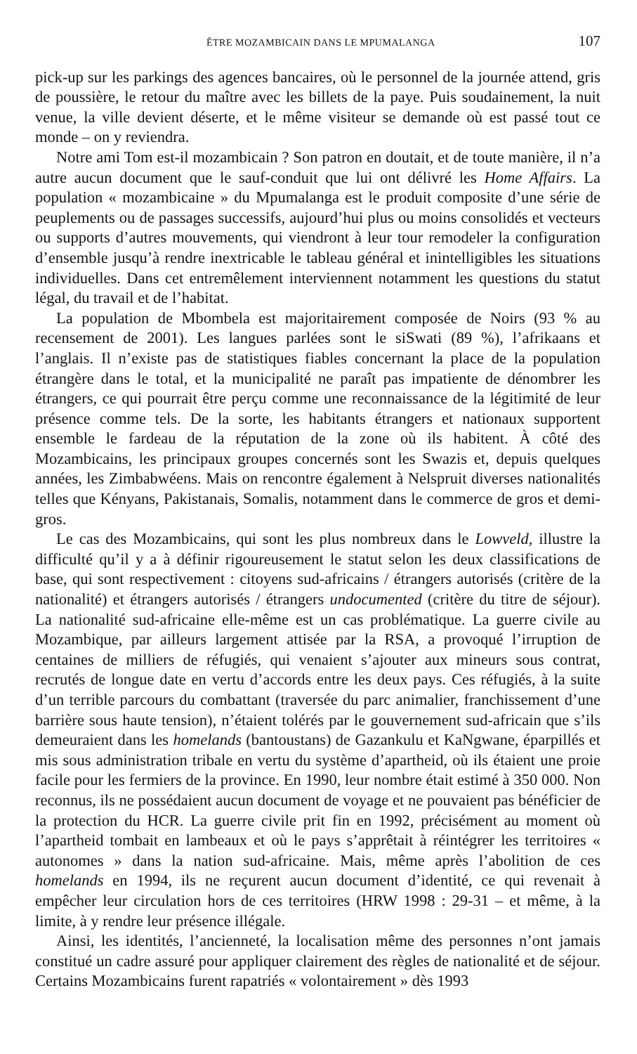ÊTRE MOZAMBICAIN DANS LE MPUMALANGA 107
pick-up sur les parkings des agences bancaires, où le personnel de la journée attend, gris de poussière, le retour du maître avec les billets de la paye. Puis soudainement, la nuit venue, la ville devient déserte, et le même visiteur se demande où est passé tout ce monde – on y reviendra.
Notre ami Tom est-il mozambicain ? Son patron en doutait, et de toute manière, il n’a autre aucun document que le sauf-conduit que lui ont délivré les Home Affairs. La population « mozambicaine » du Mpumalanga est le produit composite d’une série de peuplements ou de passages successifs, aujourd’hui plus ou moins consolidés et vecteurs ou supports d’autres mouvements, qui viendront à leur tour remodeler la configuration d’ensemble jusqu’à rendre inextricable le tableau général et inintelligibles les situations individuelles. Dans cet entremêlement interviennent notamment les questions du statut légal, du travail et de l’habitat.
La population de Mbombela est majoritairement composée de Noirs (93 % au recensement de 2001). Les langues parlées sont le siSwati (89 %), l’afrikaans et l’anglais. Il n’existe pas de statistiques fiables concernant la place de la population étrangère dans le total, et la municipalité ne paraît pas impatiente de dénombrer les étrangers, ce qui pourrait être perçu comme une reconnaissance de la légitimité de leur présence comme tels. De la sorte, les habitants étrangers et nationaux supportent ensemble le fardeau de la réputation de la zone où ils habitent. À côté des Mozambicains, les principaux groupes concernés sont les Swazis et, depuis quelques années, les Zimbabwéens. Mais on rencontre également à Nelspruit diverses nationalités telles que Kényans, Pakistanais, Somalis, notamment dans le commerce de gros et demi-gros.
Le cas des Mozambicains, qui sont les plus nombreux dans le Lowveld, illustre la difficulté qu’il y a à définir rigoureusement le statut selon les deux classifications de base, qui sont respectivement : citoyens sud-africains / étrangers autorisés (critère de la nationalité) et étrangers autorisés / étrangers undocumented (critère du titre de séjour). La nationalité sud-africaine elle-même est un cas problématique. La guerre civile au Mozambique, par ailleurs largement attisée par la RSA, a provoqué l’irruption de centaines de milliers de réfugiés, qui venaient s’ajouter aux mineurs sous contrat, recrutés de longue date en vertu d’accords entre les deux pays. Ces réfugiés, à la suite d’un terrible parcours du combattant (traversée du parc animalier, franchissement d’une barrière sous haute tension), n’étaient tolérés par le gouvernement sud-africain que s’ils demeuraient dans les homelands (bantoustans) de Gazankulu et KaNgwane, éparpillés et mis sous administration tribale en vertu du système d’apartheid, où ils étaient une proie facile pour les fermiers de la province. En 1990, leur nombre était estimé à 350 000. Non reconnus, ils ne possédaient aucun document de voyage et ne pouvaient pas bénéficier de la protection du HCR. La guerre civile prit fin en 1992, précisément au moment où l’apartheid tombait en lambeaux et où le pays s’apprêtait à réintégrer les territoires « autonomes » dans la nation sud-africaine. Mais, même après l’abolition de ces homelands en 1994, ils ne reçurent aucun document d’identité, ce qui revenait à empêcher leur circulation hors de ces territoires (HRW 1998 : 29-31 – et même, à la limite, à y rendre leur présence illégale.
Ainsi, les identités, l’ancienneté, la localisation même des personnes n’ont jamais constitué un cadre assuré pour appliquer clairement des règles de nationalité et de séjour. Certains Mozambicains furent rapatriés « volontairement » dès 1993